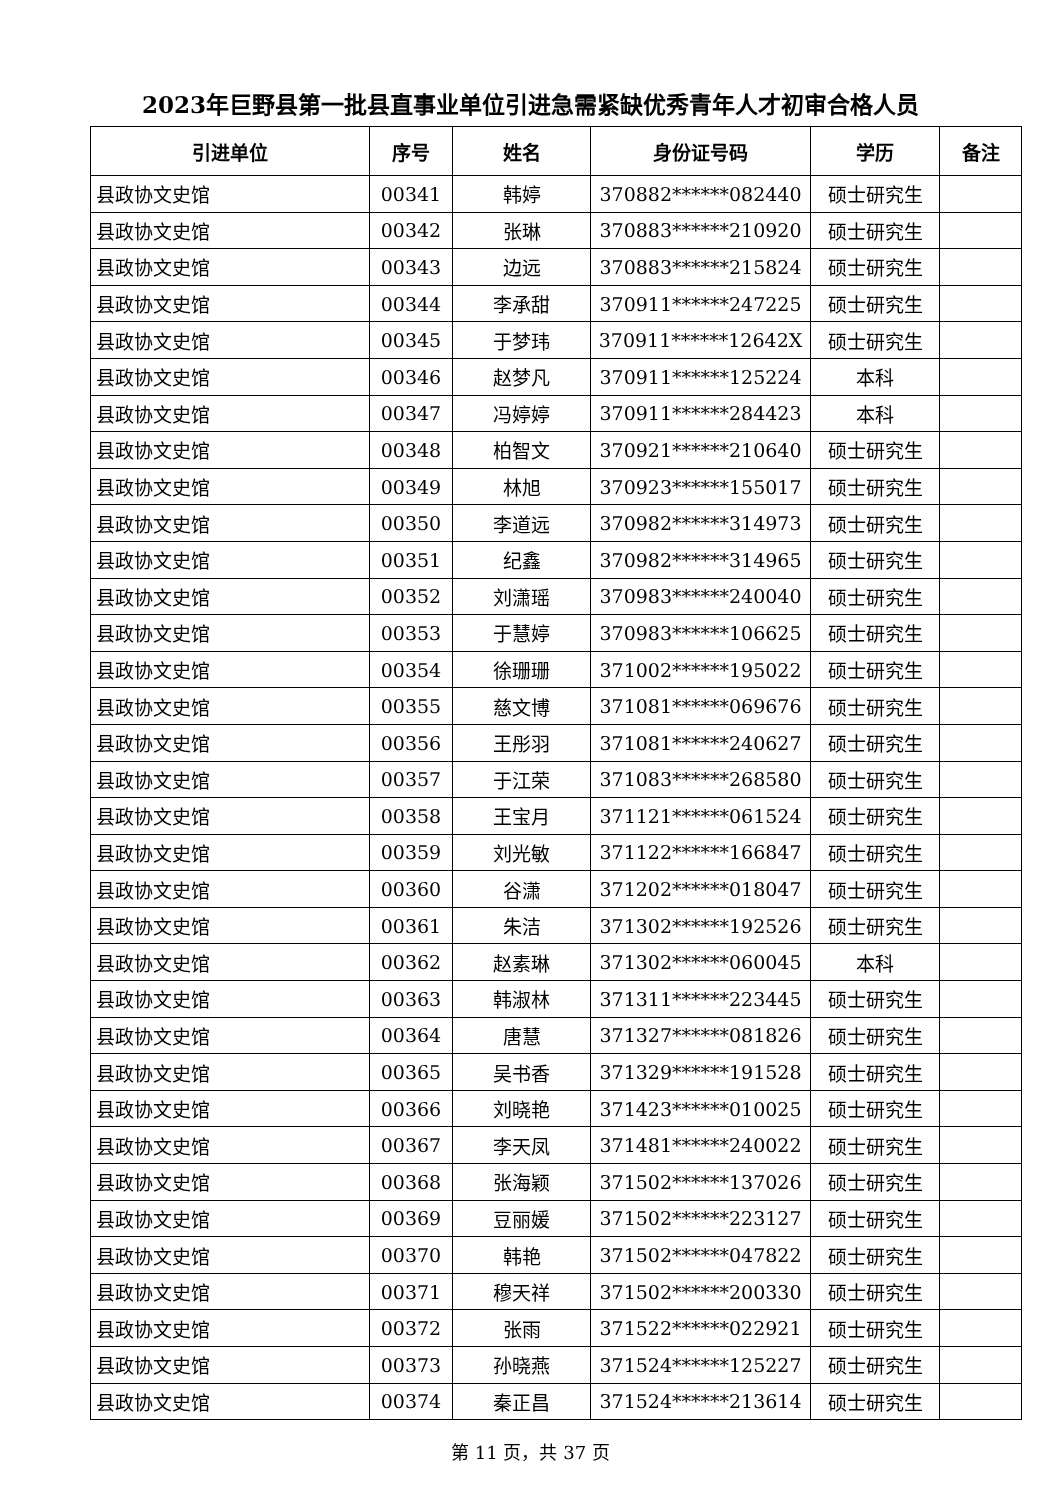2023年巨野县第一批县直事业单位引进急需紧缺优秀青年人才初审合格人员
| 引进单位 | 序号 | 姓名 | 身份证号码 | 学历 | 备注 |
| --- | --- | --- | --- | --- | --- |
| 县政协文史馆 | 00341 | 韩婷 | 370882******082440 | 硕士研究生 | |
| 县政协文史馆 | 00342 | 张琳 | 370883******210920 | 硕士研究生 | |
| 县政协文史馆 | 00343 | 边远 | 370883******215824 | 硕士研究生 | |
| 县政协文史馆 | 00344 | 李承甜 | 370911******247225 | 硕士研究生 | |
| 县政协文史馆 | 00345 | 于梦玮 | 370911******12642X | 硕士研究生 | |
| 县政协文史馆 | 00346 | 赵梦凡 | 370911******125224 | 本科 | |
| 县政协文史馆 | 00347 | 冯婷婷 | 370911******284423 | 本科 | |
| 县政协文史馆 | 00348 | 柏智文 | 370921******210640 | 硕士研究生 | |
| 县政协文史馆 | 00349 | 林旭 | 370923******155017 | 硕士研究生 | |
| 县政协文史馆 | 00350 | 李道远 | 370982******314973 | 硕士研究生 | |
| 县政协文史馆 | 00351 | 纪鑫 | 370982******314965 | 硕士研究生 | |
| 县政协文史馆 | 00352 | 刘潇瑶 | 370983******240040 | 硕士研究生 | |
| 县政协文史馆 | 00353 | 于慧婷 | 370983******106625 | 硕士研究生 | |
| 县政协文史馆 | 00354 | 徐珊珊 | 371002******195022 | 硕士研究生 | |
| 县政协文史馆 | 00355 | 慈文博 | 371081******069676 | 硕士研究生 | |
| 县政协文史馆 | 00356 | 王彤羽 | 371081******240627 | 硕士研究生 | |
| 县政协文史馆 | 00357 | 于江荣 | 371083******268580 | 硕士研究生 | |
| 县政协文史馆 | 00358 | 王宝月 | 371121******061524 | 硕士研究生 | |
| 县政协文史馆 | 00359 | 刘光敏 | 371122******166847 | 硕士研究生 | |
| 县政协文史馆 | 00360 | 谷潇 | 371202******018047 | 硕士研究生 | |
| 县政协文史馆 | 00361 | 朱洁 | 371302******192526 | 硕士研究生 | |
| 县政协文史馆 | 00362 | 赵素琳 | 371302******060045 | 本科 | |
| 县政协文史馆 | 00363 | 韩淑林 | 371311******223445 | 硕士研究生 | |
| 县政协文史馆 | 00364 | 唐慧 | 371327******081826 | 硕士研究生 | |
| 县政协文史馆 | 00365 | 吴书香 | 371329******191528 | 硕士研究生 | |
| 县政协文史馆 | 00366 | 刘晓艳 | 371423******010025 | 硕士研究生 | |
| 县政协文史馆 | 00367 | 李天凤 | 371481******240022 | 硕士研究生 | |
| 县政协文史馆 | 00368 | 张海颖 | 371502******137026 | 硕士研究生 | |
| 县政协文史馆 | 00369 | 豆丽媛 | 371502******223127 | 硕士研究生 | |
| 县政协文史馆 | 00370 | 韩艳 | 371502******047822 | 硕士研究生 | |
| 县政协文史馆 | 00371 | 穆天祥 | 371502******200330 | 硕士研究生 | |
| 县政协文史馆 | 00372 | 张雨 | 371522******022921 | 硕士研究生 | |
| 县政协文史馆 | 00373 | 孙晓燕 | 371524******125227 | 硕士研究生 | |
| 县政协文史馆 | 00374 | 秦正昌 | 371524******213614 | 硕士研究生 | |
第 11 页，共 37 页